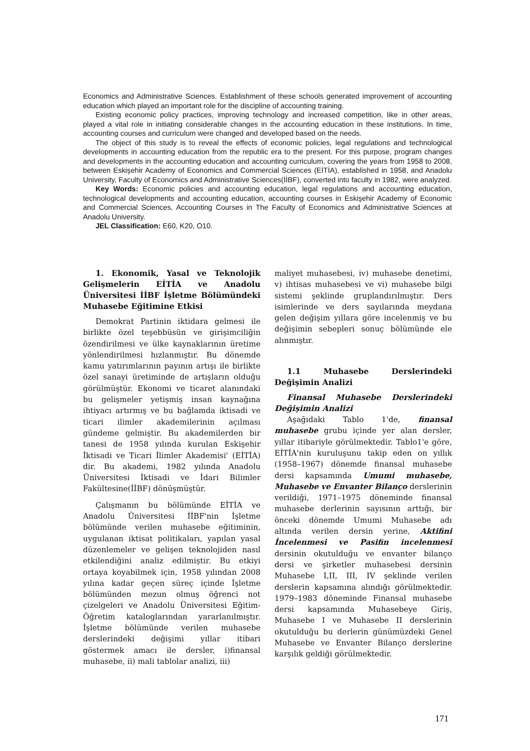Economics and Administrative Sciences. Establishment of these schools generated improvement of accounting education which played an important role for the discipline of accounting training.
Existing economic policy practices, improving technology and increased competition, like in other areas, played a vital role in initiating considerable changes in the accounting education in these institutions. In time, accounting courses and curriculum were changed and developed based on the needs.
The object of this study is to reveal the effects of economic policies, legal regulations and technological developments in accounting education from the republic era to the present. For this purpose, program changes and developments in the accounting education and accounting curriculum, covering the years from 1958 to 2008, between Eskişehir Academy of Economics and Commercial Sciences (EİTİA), established in 1958, and Anadolu University, Faculty of Economics and Administrative Sciences(İİBF), converted into faculty in 1982, were analyzed.
Key Words: Economic policies and accounting education, legal regulations and accounting education, technological developments and accounting education, accounting courses in Eskişehir Academy of Economic and Commercial Sciences, Accounting Courses in The Faculty of Economics and Administrative Sciences at Anadolu University.
JEL Classification: E60, K20, O10.
1. Ekonomik, Yasal ve Teknolojik Gelişmelerin EİTİA ve Anadolu Üniversitesi İİBF İşletme Bölümündeki Muhasebe Eğitimine Etkisi
Demokrat Partinin iktidara gelmesi ile birlikte özel teşebbüsün ve girişimciliğin özendirilmesi ve ülke kaynaklarının üretime yönlendirilmesi hızlanmıştır. Bu dönemde kamu yatırımlarının payının artışı ile birlikte özel sanayi üretiminde de artışların olduğu görülmüştür. Ekonomi ve ticaret alanındaki bu gelişmeler yetişmiş insan kaynağına ihtiyacı artırmış ve bu bağlamda iktisadi ve ticari ilimler akademilerinin açılması gündeme gelmiştir. Bu akademilerden bir tanesi de 1958 yılında kurulan Eskişehir İktisadi ve Ticari İlimler Akademisi' (EİTİA) dir. Bu akademi, 1982 yılında Anadolu Üniversitesi İktisadi ve İdari Bilimler Fakültesine(İİBF) dönüşmüştür.
Çalışmanın bu bölümünde EİTİA ve Anadolu Üniversitesi İİBF'nin İşletme bölümünde verilen muhasebe eğitiminin, uygulanan iktisat politikaları, yapılan yasal düzenlemeler ve gelişen teknolojiden nasıl etkilendiğini analiz edilmiştir. Bu etkiyi ortaya koyabilmek için, 1958 yılından 2008 yılına kadar geçen süreç içinde İşletme bölümünden mezun olmuş öğrenci not çizelgeleri ve Anadolu Üniversitesi Eğitim-Öğretim kataloglarından yararlanılmıştır. İşletme bölümünde verilen muhasebe derslerindeki değişimi yıllar itibari göstermek amacı ile dersler, i)finansal muhasebe, ii) mali tablolar analizi, iii)
maliyet muhasebesi, iv) muhasebe denetimi, v) ihtisas muhasebesi ve vi) muhasebe bilgi sistemi şeklinde gruplandırılmıştır. Ders isimlerinde ve ders sayılarında meydana gelen değişim yıllara göre incelenmiş ve bu değişimin sebepleri sonuç bölümünde ele alınmıştır.
1.1 Muhasebe Derslerindeki Değişimin Analizi
Finansal Muhasebe Derslerindeki Değişimin Analizi
Aşağıdaki Tablo 1'de, finansal muhasebe grubu içinde yer alan dersler, yıllar itibariyle görülmektedir. Tablo1'e göre, EİTİA'nin kuruluşunu takip eden on yıllık (1958–1967) dönemde finansal muhasebe dersi kapsamında Umumi muhasebe, Muhasebe ve Envanter Bilanço derslerinin verildiği, 1971–1975 döneminde finansal muhasebe derlerinin sayısının arttığı, bir önceki dönemde Umumi Muhasebe adı altında verilen dersin yerine, Aktifini İncelenmesi ve Pasifin incelenmesi dersinin okutulduğu ve envanter bilanço dersi ve şirketler muhasebesi dersinin Muhasebe I,II, III, IV şeklinde verilen derslerin kapsamına alındığı görülmektedir. 1979–1983 döneminde Finansal muhasebe dersi kapsamında Muhasebeye Giriş, Muhasebe I ve Muhasebe II derslerinin okutulduğu bu derlerin günümüzdeki Genel Muhasebe ve Envanter Bilanço derslerine karşılık geldiği görülmektedir.
171